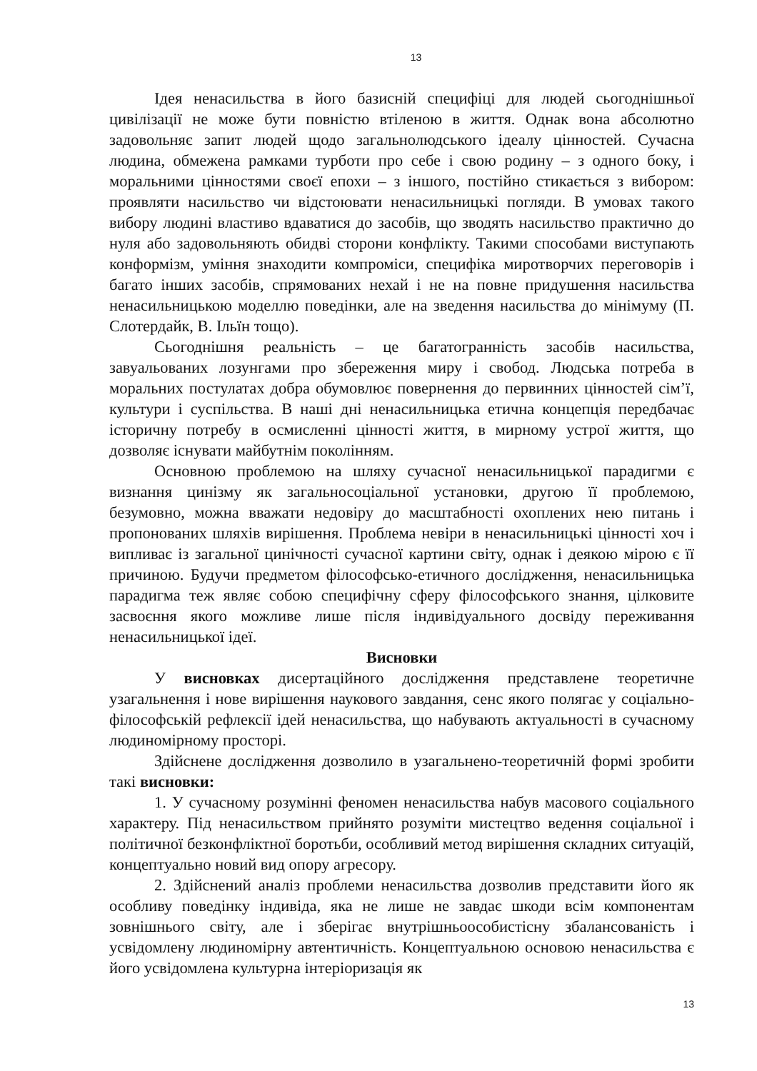13
Ідея ненасильства в його базисній специфіці для людей сьогоднішньої цивілізації не може бути повністю втіленою в життя. Однак вона абсолютно задовольняє запит людей щодо загальнолюдського ідеалу цінностей. Сучасна людина, обмежена рамками турботи про себе і свою родину – з одного боку, і моральними цінностями своєї епохи – з іншого, постійно стикається з вибором: проявляти насильство чи відстоювати ненасильницькі погляди. В умовах такого вибору людині властиво вдаватися до засобів, що зводять насильство практично до нуля або задовольняють обидві сторони конфлікту. Такими способами виступають конформізм, уміння знаходити компроміси, специфіка миротворчих переговорів і багато інших засобів, спрямованих нехай і не на повне придушення насильства ненасильницькою моделлю поведінки, але на зведення насильства до мінімуму (П. Слотердайк, В. Ільїн тощо).
Сьогоднішня реальність – це багатогранність засобів насильства, завуальованих лозунгами про збереження миру і свобод. Людська потреба в моральних постулатах добра обумовлює повернення до первинних цінностей сім’ї, культури і суспільства. В наші дні ненасильницька етична концепція передбачає історичну потребу в осмисленні цінності життя, в мирному устрої життя, що дозволяє існувати майбутнім поколінням.
Основною проблемою на шляху сучасної ненасильницької парадигми є визнання цинізму як загальносоціальної установки, другою її проблемою, безумовно, можна вважати недовіру до масштабності охоплених нею питань і пропонованих шляхів вирішення. Проблема невіри в ненасильницькі цінності хоч і випливає із загальної цинічності сучасної картини світу, однак і деякою мірою є її причиною. Будучи предметом філософсько-етичного дослідження, ненасильницька парадигма теж являє собою специфічну сферу філософського знання, цілковите засвоєння якого можливе лише після індивідуального досвіду переживання ненасильницької ідеї.
Висновки
У висновках дисертаційного дослідження представлене теоретичне узагальнення і нове вирішення наукового завдання, сенс якого полягає у соціально-філософській рефлексії ідей ненасильства, що набувають актуальності в сучасному людиномірному просторі.
Здійснене дослідження дозволило в узагальнено-теоретичній формі зробити такі висновки:
1. У сучасному розумінні феномен ненасильства набув масового соціального характеру. Під ненасильством прийнято розуміти мистецтво ведення соціальної і політичної безконфліктної боротьби, особливий метод вирішення складних ситуацій, концептуально новий вид опору агресору.
2. Здійснений аналіз проблеми ненасильства дозволив представити його як особливу поведінку індивіда, яка не лише не завдає шкоди всім компонентам зовнішнього світу, але і зберігає внутрішньоособистісну збалансованість і усвідомлену людиномірну автентичність. Концептуальною основою ненасильства є його усвідомлена культурна інтеріоризація як
13